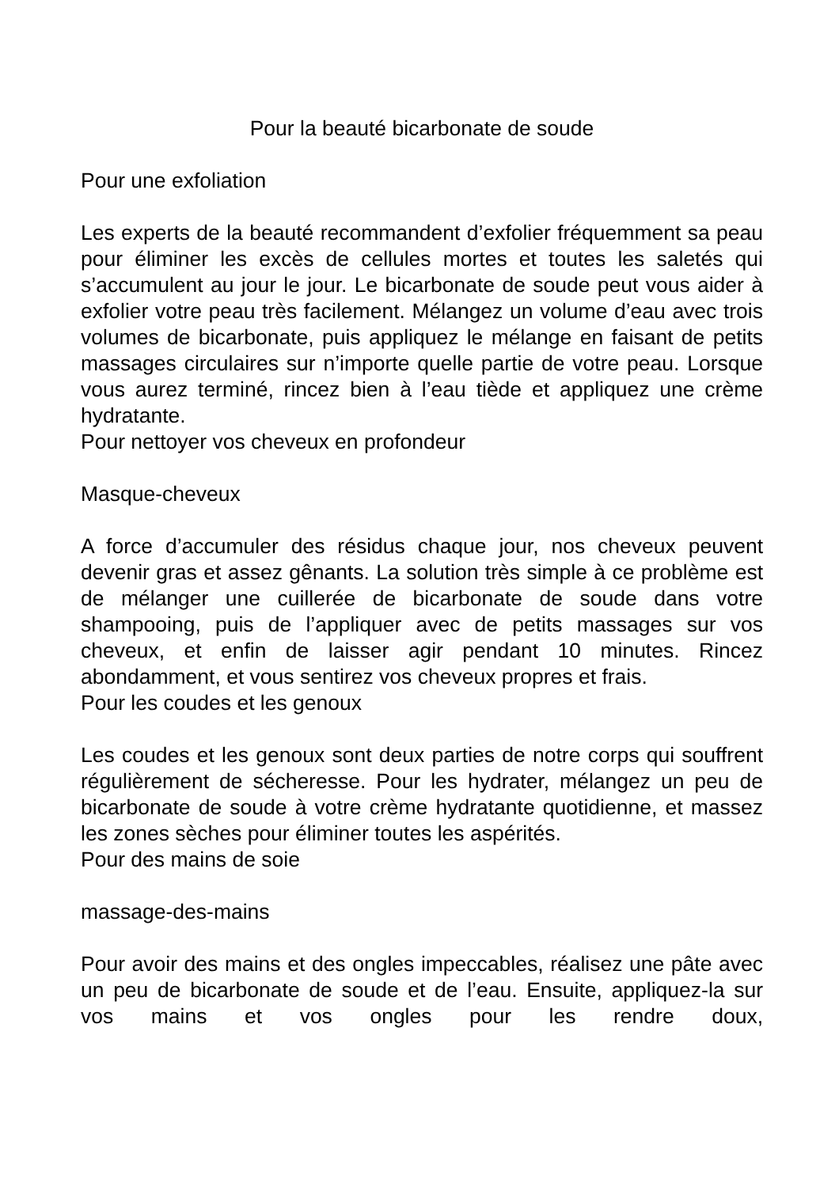Pour la beauté bicarbonate de soude
Pour une exfoliation
Les experts de la beauté recommandent d’exfolier fréquemment sa peau pour éliminer les excès de cellules mortes et toutes les saletés qui s’accumulent au jour le jour. Le bicarbonate de soude peut vous aider à exfolier votre peau très facilement. Mélangez un volume d’eau avec trois volumes de bicarbonate, puis appliquez le mélange en faisant de petits massages circulaires sur n’importe quelle partie de votre peau. Lorsque vous aurez terminé, rincez bien à l’eau tiède et appliquez une crème hydratante.
Pour nettoyer vos cheveux en profondeur
Masque-cheveux
A force d’accumuler des résidus chaque jour, nos cheveux peuvent devenir gras et assez gênants. La solution très simple à ce problème est de mélanger une cuillerée de bicarbonate de soude dans votre shampooing, puis de l’appliquer avec de petits massages sur vos cheveux, et enfin de laisser agir pendant 10 minutes. Rincez abondamment, et vous sentirez vos cheveux propres et frais.
Pour les coudes et les genoux
Les coudes et les genoux sont deux parties de notre corps qui souffrent régulièrement de sécheresse. Pour les hydrater, mélangez un peu de bicarbonate de soude à votre crème hydratante quotidienne, et massez les zones sèches pour éliminer toutes les aspérités.
Pour des mains de soie
massage-des-mains
Pour avoir des mains et des ongles impeccables, réalisez une pâte avec un peu de bicarbonate de soude et de l’eau. Ensuite, appliquez-la sur vos mains et vos ongles pour les rendre doux,